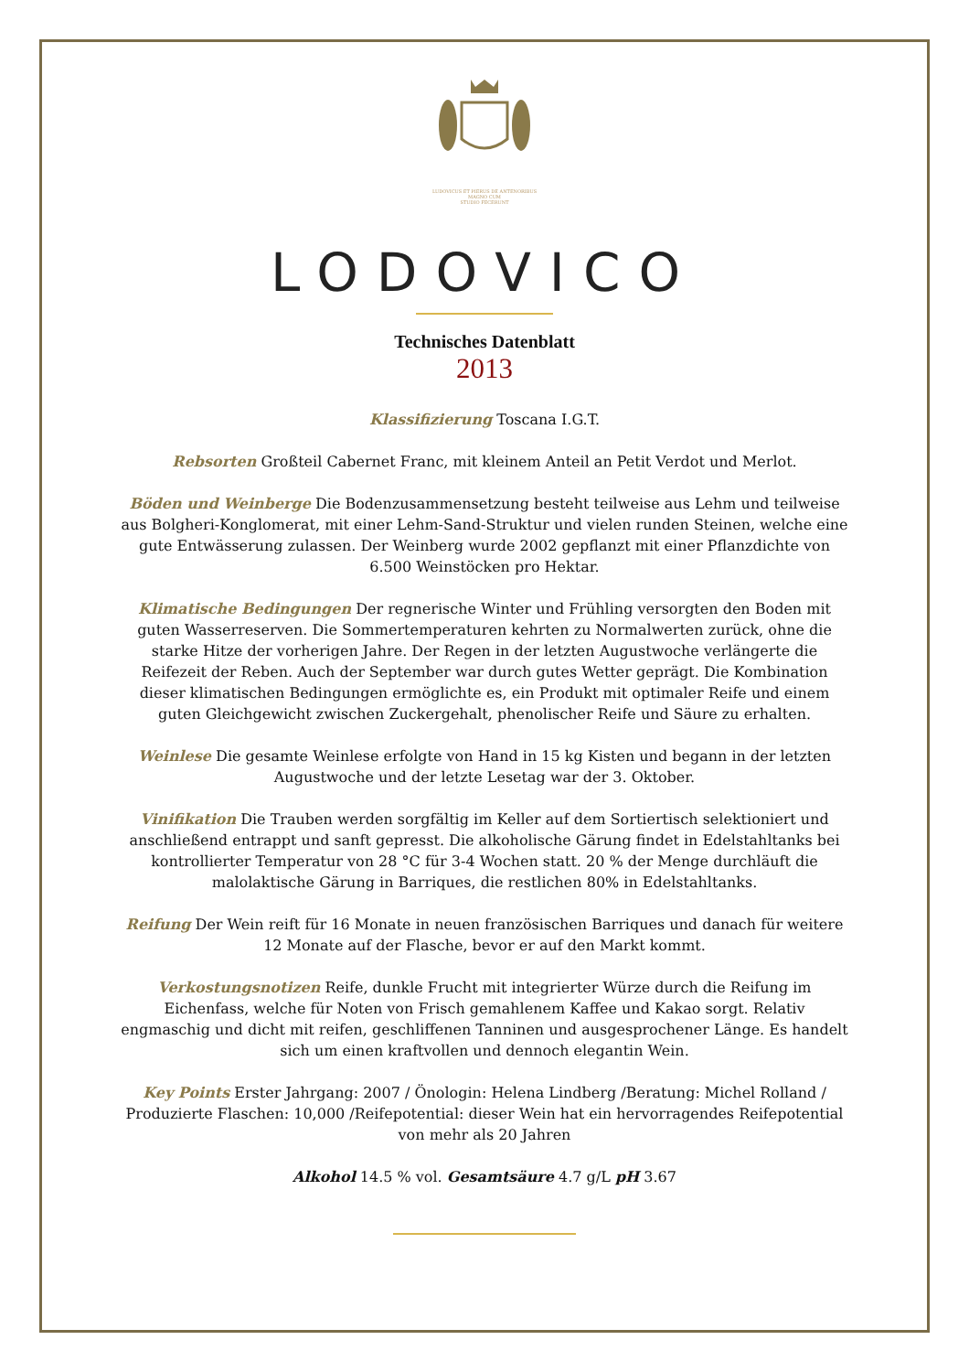LUDOVICUS ET PIERUS DE ANTENORIBUS
MAGNO CUM
STUDIO FECERUNT
LODOVICO
Technisches Datenblatt
2013
Klassifizierung Toscana I.G.T.
Rebsorten Großteil Cabernet Franc, mit kleinem Anteil an Petit Verdot und Merlot.
Böden und Weinberge Die Bodenzusammensetzung besteht teilweise aus Lehm und teilweise aus Bolgheri-Konglomerat, mit einer Lehm-Sand-Struktur und vielen runden Steinen, welche eine gute Entwässerung zulassen. Der Weinberg wurde 2002 gepflanzt mit einer Pflanzdichte von 6.500 Weinstöcken pro Hektar.
Klimatische Bedingungen Der regnerische Winter und Frühling versorgten den Boden mit guten Wasserreserven. Die Sommertemperaturen kehrten zu Normalwerten zurück, ohne die starke Hitze der vorherigen Jahre. Der Regen in der letzten Augustwoche verlängerte die Reifezeit der Reben. Auch der September war durch gutes Wetter geprägt. Die Kombination dieser klimatischen Bedingungen ermöglichte es, ein Produkt mit optimaler Reife und einem guten Gleichgewicht zwischen Zuckergehalt, phenolischer Reife und Säure zu erhalten.
Weinlese Die gesamte Weinlese erfolgte von Hand in 15 kg Kisten und begann in der letzten Augustwoche und der letzte Lesetag war der 3. Oktober.
Vinifikation Die Trauben werden sorgfältig im Keller auf dem Sortiertisch selektioniert und anschließend entrappt und sanft gepresst. Die alkoholische Gärung findet in Edelstahltanks bei kontrollierter Temperatur von 28 °C für 3-4 Wochen statt. 20 % der Menge durchläuft die malolaktische Gärung in Barriques, die restlichen 80% in Edelstahltanks.
Reifung Der Wein reift für 16 Monate in neuen französischen Barriques und danach für weitere 12 Monate auf der Flasche, bevor er auf den Markt kommt.
Verkostungsnotizen Reife, dunkle Frucht mit integrierter Würze durch die Reifung im Eichenfass, welche für Noten von Frisch gemahlenem Kaffee und Kakao sorgt. Relativ engmaschig und dicht mit reifen, geschliffenen Tanninen und ausgesprochener Länge. Es handelt sich um einen kraftvollen und dennoch elegantin Wein.
Key Points Erster Jahrgang: 2007 / Önologin: Helena Lindberg /Beratung: Michel Rolland / Produzierte Flaschen: 10,000 /Reifepotential: dieser Wein hat ein hervorragendes Reifepotential von mehr als 20 Jahren
Alkohol 14.5 % vol. Gesamtsäure 4.7 g/L pH 3.67